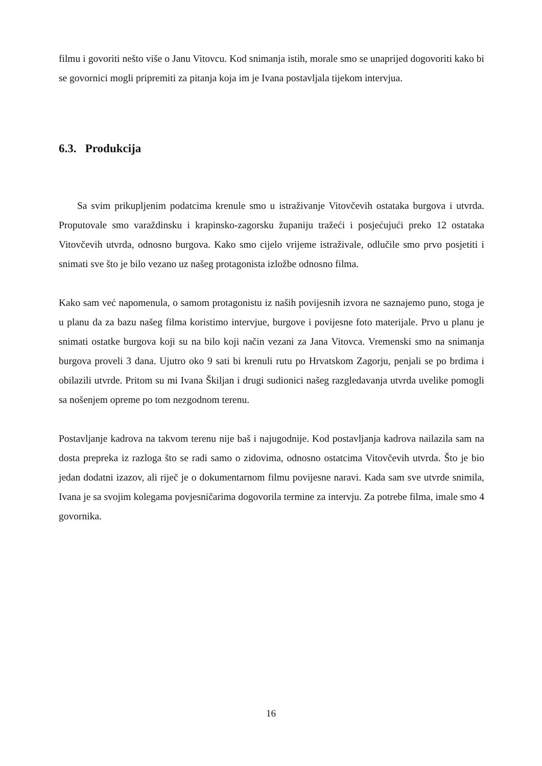filmu i govoriti nešto više o Janu Vitovcu. Kod snimanja istih, morale smo se unaprijed dogovoriti kako bi se govornici mogli pripremiti za pitanja koja im je Ivana postavljala tijekom intervjua.
6.3. Produkcija
Sa svim prikupljenim podatcima krenule smo u istraživanje Vitovčevih ostataka burgova i utvrda. Proputovale smo varaždinsku i krapinsko-zagorsku županiju tražeći i posjećujući preko 12 ostataka Vitovčevih utvrda, odnosno burgova. Kako smo cijelo vrijeme istraživale, odlučile smo prvo posjetiti i snimati sve što je bilo vezano uz našeg protagonista izložbe odnosno filma.
Kako sam već napomenula, o samom protagonistu iz naših povijesnih izvora ne saznajemo puno, stoga je u planu da za bazu našeg filma koristimo intervjue, burgove i povijesne foto materijale. Prvo u planu je snimati ostatke burgova koji su na bilo koji način vezani za Jana Vitovca. Vremenski smo na snimanja burgova proveli 3 dana. Ujutro oko 9 sati bi krenuli rutu po Hrvatskom Zagorju, penjali se po brdima i obilazili utvrde. Pritom su mi Ivana Škiljan i drugi sudionici našeg razgledavanja utvrda uvelike pomogli sa nošenjem opreme po tom nezgodnom terenu.
Postavljanje kadrova na takvom terenu nije baš i najugodnije. Kod postavljanja kadrova nailazila sam na dosta prepreka iz razloga što se radi samo o zidovima, odnosno ostatcima Vitovčevih utvrda. Što je bio jedan dodatni izazov, ali riječ je o dokumentarnom filmu povijesne naravi. Kada sam sve utvrde snimila, Ivana je sa svojim kolegama povjesničarima dogovorila termine za intervju. Za potrebe filma, imale smo 4 govornika.
16